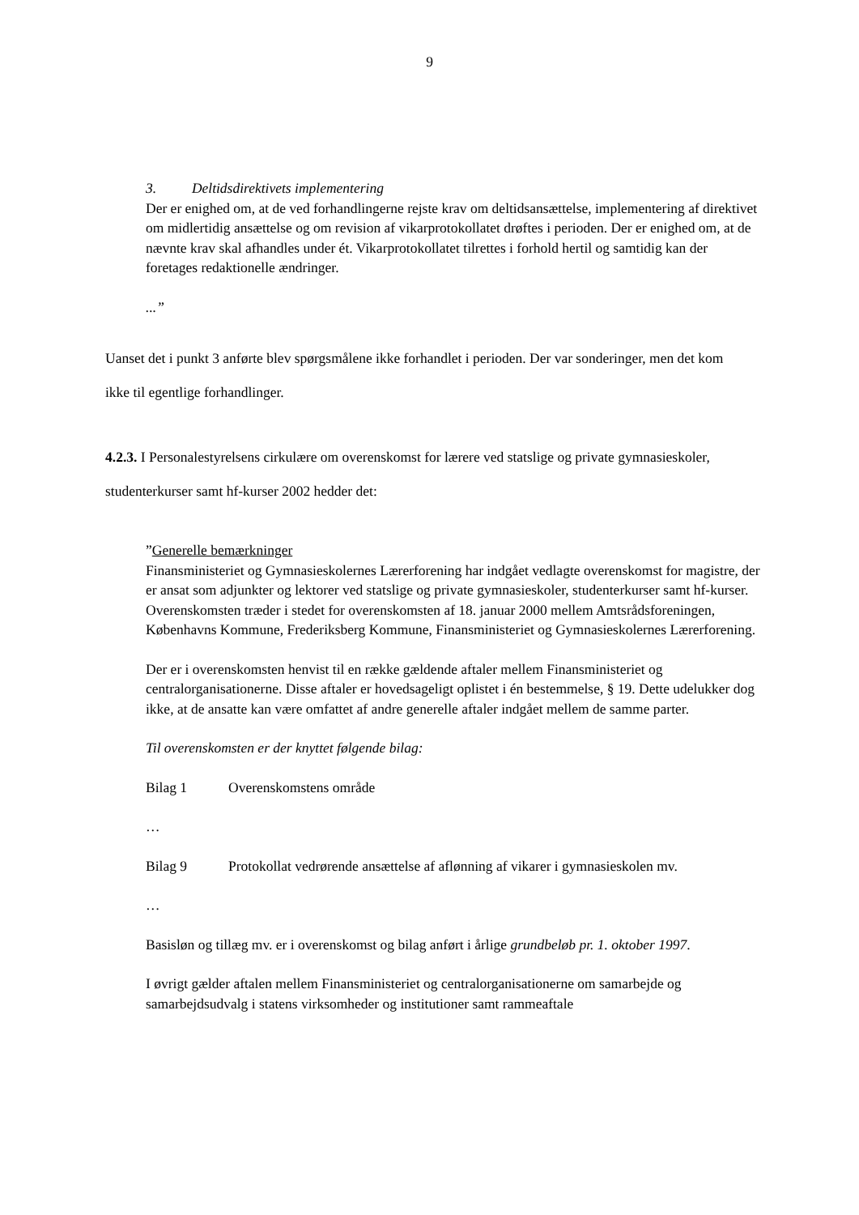9
3. Deltidsdirektivets implementering
Der er enighed om, at de ved forhandlingerne rejste krav om deltidsansættelse, implementering af direktivet om midlertidig ansættelse og om revision af vikarprotokollatet drøftes i perioden. Der er enighed om, at de nævnte krav skal afhandles under ét. Vikarprotokollatet tilrettes i forhold hertil og samtidig kan der foretages redaktionelle ændringer.
...”
Uanset det i punkt 3 anførte blev spørgsmålene ikke forhandlet i perioden. Der var sonderinger, men det kom ikke til egentlige forhandlinger.
4.2.3. I Personalestyrelsens cirkulære om overenskomst for lærere ved statslige og private gymnasieskoler, studenterkurser samt hf-kurser 2002 hedder det:
”Generelle bemærkninger
Finansministeriet og Gymnasieskolernes Lærerforening har indgået vedlagte overenskomst for magistre, der er ansat som adjunkter og lektorer ved statslige og private gymnasieskoler, studenterkurser samt hf-kurser. Overenskomsten træder i stedet for overenskomsten af 18. januar 2000 mellem Amtsrådsforeningen, Københavns Kommune, Frederiksberg Kommune, Finansministeriet og Gymnasieskolernes Lærerforening.
Der er i overenskomsten henvist til en række gældende aftaler mellem Finansministeriet og centralorganisationerne. Disse aftaler er hovedsageligt oplistet i én bestemmelse, § 19. Dette udelukker dog ikke, at de ansatte kan være omfattet af andre generelle aftaler indgået mellem de samme parter.
Til overenskomsten er der knyttet følgende bilag:
Bilag 1 Overenskomstens område
…
Bilag 9 Protokollat vedrørende ansættelse af aflønning af vikarer i gymnasieskolen mv.
…
Basisløn og tillæg mv. er i overenskomst og bilag anført i årlige grundbeløb pr. 1. oktober 1997.
I øvrigt gælder aftalen mellem Finansministeriet og centralorganisationerne om samarbejde og samarbejdsudvalg i statens virksomheder og institutioner samt rammeaftale